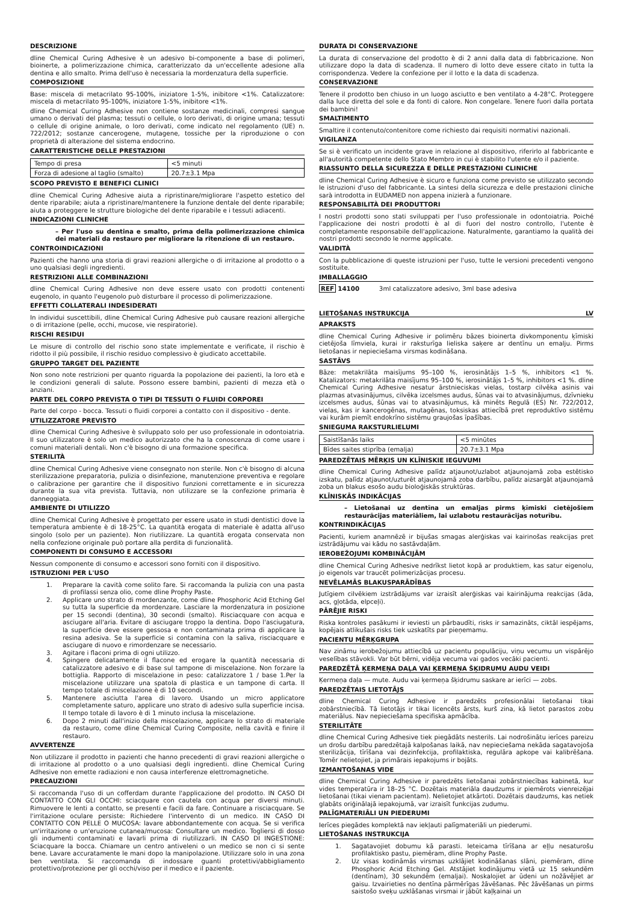DESCRIZIONE
dline Chemical Curing Adhesive è un adesivo bi-componente a base di polimeri, bioinerte, a polimerizzazione chimica, caratterizzato da un'eccellente adesione alla dentina e allo smalto. Prima dell'uso è necessaria la mordenzatura della superficie.
COMPOSIZIONE
Base: miscela di metacrilato 95-100%, iniziatore 1-5%, inibitore <1%. Catalizzatore: miscela di metacrilato 95-100%, iniziatore 1-5%, inibitore <1%.
dline Chemical Curing Adhesive non contiene sostanze medicinali, compresi sangue umano o derivati del plasma; tessuti o cellule, o loro derivati, di origine umana; tessuti o cellule di origine animale, o loro derivati, come indicato nel regolamento (UE) n. 722/2012; sostanze cancerogene, mutagene, tossiche per la riproduzione o con proprietà di alterazione del sistema endocrino.
CARATTERISTICHE DELLE PRESTAZIONI
| Tempo di presa | <5 minuti |
| Forza di adesione al taglio (smalto) | 20.7±3.1 Mpa |
SCOPO PREVISTO E BENEFICI CLINICI
dline Chemical Curing Adhesive aiuta a ripristinare/migliorare l'aspetto estetico del dente riparabile; aiuta a ripristinare/mantenere la funzione dentale del dente riparabile; aiuta a proteggere le strutture biologiche del dente riparabile e i tessuti adiacenti.
INDICAZIONI CLINICHE
– Per l'uso su dentina e smalto, prima della polimerizzazione chimica dei materiali da restauro per migliorare la ritenzione di un restauro.
CONTROINDICAZIONI
Pazienti che hanno una storia di gravi reazioni allergiche o di irritazione al prodotto o a uno qualsiasi degli ingredienti.
RESTRIZIONI ALLE COMBINAZIONI
dline Chemical Curing Adhesive non deve essere usato con prodotti contenenti eugenolo, in quanto l'eugenolo può disturbare il processo di polimerizzazione.
EFFETTI COLLATERALI INDESIDERATI
In individui suscettibili, dline Chemical Curing Adhesive può causare reazioni allergiche o di irritazione (pelle, occhi, mucose, vie respiratorie).
RISCHI RESIDUI
Le misure di controllo del rischio sono state implementate e verificate, il rischio è ridotto il più possibile, il rischio residuo complessivo è giudicato accettabile.
GRUPPO TARGET DEL PAZIENTE
Non sono note restrizioni per quanto riguarda la popolazione dei pazienti, la loro età e le condizioni generali di salute. Possono essere bambini, pazienti di mezza età o anziani.
PARTE DEL CORPO PREVISTA O TIPI DI TESSUTI O FLUIDI CORPOREI
Parte del corpo - bocca. Tessuti o fluidi corporei a contatto con il dispositivo - dente.
UTILIZZATORE PREVISTO
dline Chemical Curing Adhesive è sviluppato solo per uso professionale in odontoiatria. Il suo utilizzatore è solo un medico autorizzato che ha la conoscenza di come usare i comuni materiali dentali. Non c'è bisogno di una formazione specifica.
STERILITÀ
dline Chemical Curing Adhesive viene consegnato non sterile. Non c'è bisogno di alcuna sterilizzazione preparatoria, pulizia o disinfezione, manutenzione preventiva e regolare o calibrazione per garantire che il dispositivo funzioni correttamente e in sicurezza durante la sua vita prevista. Tuttavia, non utilizzare se la confezione primaria è danneggiata.
AMBIENTE DI UTILIZZO
dline Chemical Curing Adhesive è progettato per essere usato in studi dentistici dove la temperatura ambiente è di 18-25°C. La quantità erogata di materiale è adatta all'uso singolo (solo per un paziente). Non riutilizzare. La quantità erogata conservata non nella confezione originale può portare alla perdita di funzionalità.
COMPONENTI DI CONSUMO E ACCESSORI
Nessun componente di consumo e accessori sono forniti con il dispositivo.
ISTRUZIONI PER L'USO
1. Preparare la cavità come solito fare. Si raccomanda la pulizia con una pasta di profilassi senza olio, come dline Prophy Paste.
2. Applicare uno strato di mordenzante, come dline Phosphoric Acid Etching Gel su tutta la superficie da mordenzare. Lasciare la mordenzatura in posizione per 15 secondi (dentina), 30 secondi (smalto). Risciacquare con acqua e asciugare all'aria. Evitare di asciugare troppo la dentina. Dopo l'asciugatura, la superficie deve essere gessosa e non contaminata prima di applicare la resina adesiva. Se la superficie si contamina con la saliva, risciacquare e asciugare di nuovo e rimordenzare se necessario.
3. Agitare i flaconi prima di ogni utilizzo.
4. Spingere delicatamente il flacone ed erogare la quantità necessaria di catalizzatore adesivo e di base sul tampone di miscelazione. Non forzare la bottiglia. Rapporto di miscelazione in peso: catalizzatore 1 / base 1.Per la miscelazione utilizzare una spatola di plastica e un tampone di carta. Il tempo totale di miscelazione è di 10 secondi.
5. Mantenere asciutta l'area di lavoro. Usando un micro applicatore completamente saturo, applicare uno strato di adesivo sulla superficie incisa. Il tempo totale di lavoro è di 1 minuto inclusa la miscelazione.
6. Dopo 2 minuti dall'inizio della miscelazione, applicare lo strato di materiale da restauro, come dline Chemical Curing Composite, nella cavità e finire il restauro.
AVVERTENZE
Non utilizzare il prodotto in pazienti che hanno precedenti di gravi reazioni allergiche o di irritazione al prodotto o a uno qualsiasi degli ingredienti. dline Chemical Curing Adhesive non emette radiazioni e non causa interferenze elettromagnetiche.
PRECAUZIONI
Si raccomanda l'uso di un cofferdam durante l'applicazione del prodotto. IN CASO DI CONTATTO CON GLI OCCHI: sciacquare con cautela con acqua per diversi minuti. Rimuovere le lenti a contatto, se presenti e facili da fare. Continuare a risciacquare. Se l'irritazione oculare persiste: Richiedere l'intervento di un medico. IN CASO DI CONTATTO CON PELLE O MUCOSA: lavare abbondantemente con acqua. Se si verifica un'irritazione o un'eruzione cutanea/mucosa: Consultare un medico. Togliersi di dosso gli indumenti contaminati e lavarli prima di riutilizzarli. IN CASO DI INGESTIONE: Sciacquare la bocca. Chiamare un centro antiveleni o un medico se non ci si sente bene. Lavare accuratamente le mani dopo la manipolazione. Utilizzare solo in una zona ben ventilata. Si raccomanda di indossare guanti protettivi/abbigliamento protettivo/protezione per gli occhi/viso per il medico e il paziente.
DURATA DI CONSERVAZIONE
La durata di conservazione del prodotto è di 2 anni dalla data di fabbricazione. Non utilizzare dopo la data di scadenza. Il numero di lotto deve essere citato in tutta la corrispondenza. Vedere la confezione per il lotto e la data di scadenza.
CONSERVAZIONE
Tenere il prodotto ben chiuso in un luogo asciutto e ben ventilato a 4-28°C. Proteggere dalla luce diretta del sole e da fonti di calore. Non congelare. Tenere fuori dalla portata dei bambini!
SMALTIMENTO
Smaltire il contenuto/contenitore come richiesto dai requisiti normativi nazionali.
VIGILANZA
Se si è verificato un incidente grave in relazione al dispositivo, riferirlo al fabbricante e all'autorità competente dello Stato Membro in cui è stabilito l'utente e/o il paziente.
RIASSUNTO DELLA SICUREZZA E DELLE PRESTAZIONI CLINICHE
dline Chemical Curing Adhesive è sicuro e funziona come previsto se utilizzato secondo le istruzioni d'uso del fabbricante. La sintesi della sicurezza e delle prestazioni cliniche sarà introdotta in EUDAMED non appena inizierà a funzionare.
RESPONSABILITÀ DEI PRODUTTORI
I nostri prodotti sono stati sviluppati per l'uso professionale in odontoiatria. Poiché l'applicazione dei nostri prodotti è al di fuori del nostro controllo, l'utente è completamente responsabile dell'applicazione. Naturalmente, garantiamo la qualità dei nostri prodotti secondo le norme applicate.
VALIDITÀ
Con la pubblicazione di queste istruzioni per l'uso, tutte le versioni precedenti vengono sostituite.
IMBALLAGGIO
REF 14100 3ml catalizzatore adesivo, 3ml base adesiva
LIETOŠANAS INSTRUKCIJA LV
APRAKSTS
dline Chemical Curing Adhesive ir polimēru bāzes bioinerta divkomponentu ķīmiski cietējoša līmviela, kurai ir raksturīga lieliska saķere ar dentīnu un emalju. Pirms lietošanas ir nepieciešama virsmas kodināšana.
SASTĀVS
Bāze: metakrilāta maisījums 95–100 %, ierosinātājs 1–5 %, inhibitors <1 %. Katalizators: metakrilāta maisījums 95–100 %, ierosinātājs 1–5 %, inhibitors <1 %. dline Chemical Curing Adhesive nesatur ārstnieciskas vielas, tostarp cilvēka asinis vai plazmas atvasinājumus, cilvēka izcelsmes audus, šūnas vai to atvasinājumus, dzīvnieku izcelsmes audus, šūnas vai to atvasinājumus, kā minēts Regulā (ES) Nr. 722/2012, vielas, kas ir kancerogēnas, mutagēnas, toksiskas attiecībā pret reproduktīvo sistēmu vai kurām piemīt endokrīno sistēmu graujošas īpašības.
SNIEGUMA RAKSTURLIELUMI
| Saistīšanās laiks | <5 minūtes |
| Bīdes saites stiprība (emalja) | 20.7±3.1 Mpa |
PAREDZĒTAIS MĒRĶIS UN KLĪNISKIE IEGUVUMI
dline Chemical Curing Adhesive palīdz atjaunot/uzlabot atjaunojamā zoba estētisko izskatu, palīdz atjaunot/uzturēt atjaunojamā zoba darbību, palīdz aizsargāt atjaunojamā zoba un blakus esošo audu bioloģiskās struktūras.
KLĪNISKĀS INDIKĀCIJAS
– Lietošanai uz dentīna un emaljas pirms ķīmiski cietējošiem restaurācijas materiāliem, lai uzlabotu restaurācijas noturību.
KONTRINDIKĀCIJAS
Pacienti, kuriem anamnēzē ir bijušas smagas alerģiskas vai kairinošas reakcijas pret izstrādājumu vai kādu no sastāvdaļām.
IEROBEŽOJUMI KOMBINĀCIJĀM
dline Chemical Curing Adhesive nedrīkst lietot kopā ar produktiem, kas satur eigenolu, jo eigenols var traucēt polimerizācijas procesu.
NEVĒLAMĀS BLAKUSPARĀDĪBAS
Jutīgiem cilvēkiem izstrādājums var izraisīt alerģiskas vai kairinājuma reakcijas (āda, acs, gļotāda, elpceļi).
PĀRĒJIE RISKI
Riska kontroles pasākumi ir ieviesti un pārbaudīti, risks ir samazināts, ciktāl iespējams, kopējais atlikušais risks tiek uzskatīts par pieņemamu.
PACIENTU MĒRĶGRUPA
Nav zināmu ierobežojumu attiecībā uz pacientu populāciju, viņu vecumu un vispārējo veselības stāvokli. Var būt bērni, vidēja vecuma vai gados vecāki pacienti.
PAREDZĒTĀ ĶERMEŅA DAĻA VAI ĶERMEŅA ŠĶIDRUMU AUDU VEIDI
Ķermeņa daļa — mute. Audu vai ķermeņa šķidrumu saskare ar ierīci — zobs.
PAREDZĒTAIS LIETOTĀJS
dline Chemical Curing Adhesive ir paredzēts profesionālai lietošanai tikai zobārstniecībā. Tā lietotājs ir tikai licencēts ārsts, kurš zina, kā lietot parastos zobu materiālus. Nav nepieciešama specifiska apmācība.
STERILITĀTE
dline Chemical Curing Adhesive tiek piegādāts nesterils. Lai nodrošinātu ierīces pareizu un drošu darbību paredzētajā kalpošanas laikā, nav nepieciešama nekāda sagatavojoša sterilizācija, tīrīšana vai dezinfekcija, profilaktiska, regulāra apkope vai kalibrēšana. Tomēr nelietojiet, ja primārais iepakojums ir bojāts.
IZMANTOŠANAS VIDE
dline Chemical Curing Adhesive ir paredzēts lietošanai zobārstniecības kabinetā, kur vides temperatūra ir 18–25 °C. Dozētais materiāla daudzums ir piemērots vienreizējai lietošanai (tikai vienam pacientam). Nelietojiet atkārtoti. Dozētais daudzums, kas netiek glabāts oriģinālajā iepakojumā, var izraisīt funkcijas zudumu.
PALĪGMATERIĀLI UN PIEDERUMI
Ierīces piegādes komplektā nav iekļauti palīgmateriāli un piederumi.
LIETOŠANAS INSTRUKCIJA
1. Sagatavojiet dobumu kā parasti. Ieteicama tīrīšana ar eļļu nesaturošu profilaktisko pastu, piemēram, dline Prophy Paste.
2. Uz visas kodināmās virsmas uzklājiet kodināšanas slāni, piemēram, dline Phosphoric Acid Etching Gel. Atstājiet kodinājumu vietā uz 15 sekundēm (dentīnam), 30 sekundēm (emaljai). Noskalojiet ar ūdeni un nožāvējiet ar gaisu. Izvairieties no dentīna pārmērīgas žāvēšanas. Pēc žāvēšanas un pirms saistošo sveķu uzklāšanas virsmai ir jābūt kaļķainai un